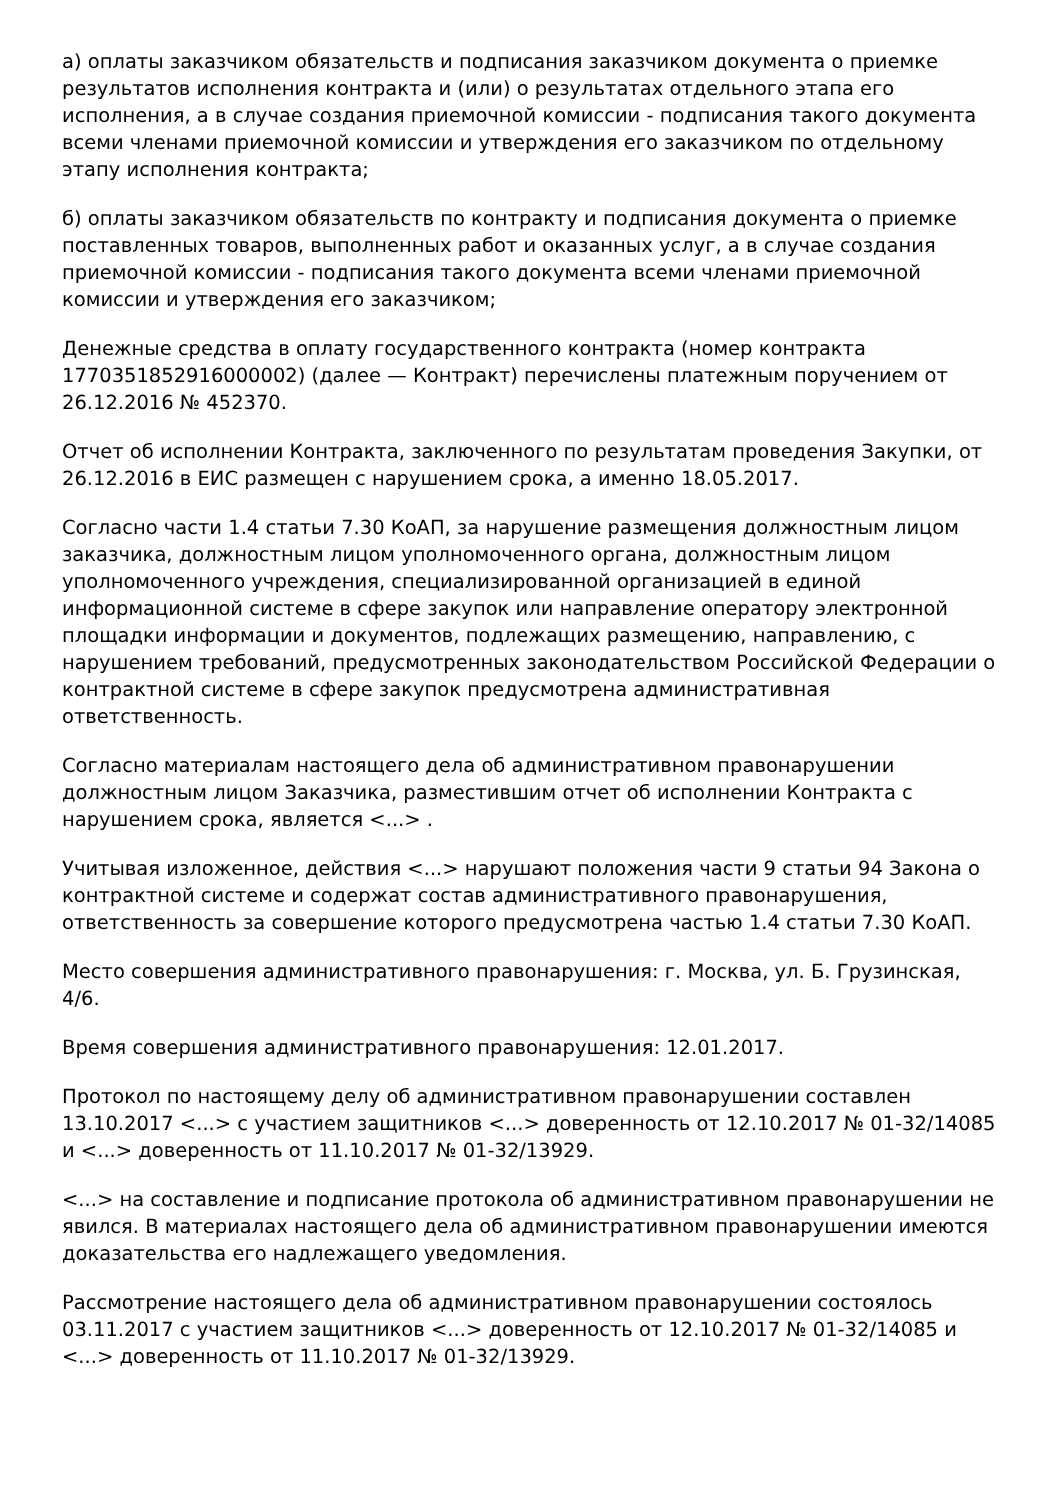а) оплаты заказчиком обязательств и подписания заказчиком документа о приемке результатов исполнения контракта и (или) о результатах отдельного этапа его исполнения, а в случае создания приемочной комиссии - подписания такого документа всеми членами приемочной комиссии и утверждения его заказчиком по отдельному этапу исполнения контракта;
б) оплаты заказчиком обязательств по контракту и подписания документа о приемке поставленных товаров, выполненных работ и оказанных услуг, а в случае создания приемочной комиссии - подписания такого документа всеми членами приемочной комиссии и утверждения его заказчиком;
Денежные средства в оплату государственного контракта (номер контракта 1770351852916000002) (далее — Контракт) перечислены платежным поручением от 26.12.2016 № 452370.
Отчет об исполнении Контракта, заключенного по результатам проведения Закупки, от 26.12.2016 в ЕИС размещен с нарушением срока, а именно 18.05.2017.
Согласно части 1.4 статьи 7.30 КоАП, за нарушение размещения должностным лицом заказчика, должностным лицом уполномоченного органа, должностным лицом уполномоченного учреждения, специализированной организацией в единой информационной системе в сфере закупок или направление оператору электронной площадки информации и документов, подлежащих размещению, направлению, с нарушением требований, предусмотренных законодательством Российской Федерации о контрактной системе в сфере закупок предусмотрена административная ответственность.
Согласно материалам настоящего дела об административном правонарушении должностным лицом Заказчика, разместившим отчет об исполнении Контракта с нарушением срока, является <...> .
Учитывая изложенное, действия <...> нарушают положения части 9 статьи 94 Закона о контрактной системе и содержат состав административного правонарушения, ответственность за совершение которого предусмотрена частью 1.4 статьи 7.30 КоАП.
Место совершения административного правонарушения: г. Москва, ул. Б. Грузинская, 4/6.
Время совершения административного правонарушения: 12.01.2017.
Протокол по настоящему делу об административном правонарушении составлен 13.10.2017 <...> с участием защитников <...> доверенность от 12.10.2017 № 01-32/14085 и <...> доверенность от 11.10.2017 № 01-32/13929.
<...> на составление и подписание протокола об административном правонарушении не явился. В материалах настоящего дела об административном правонарушении имеются доказательства его надлежащего уведомления.
Рассмотрение настоящего дела об административном правонарушении состоялось 03.11.2017 с участием защитников <...> доверенность от 12.10.2017 № 01-32/14085 и <...> доверенность от 11.10.2017 № 01-32/13929.